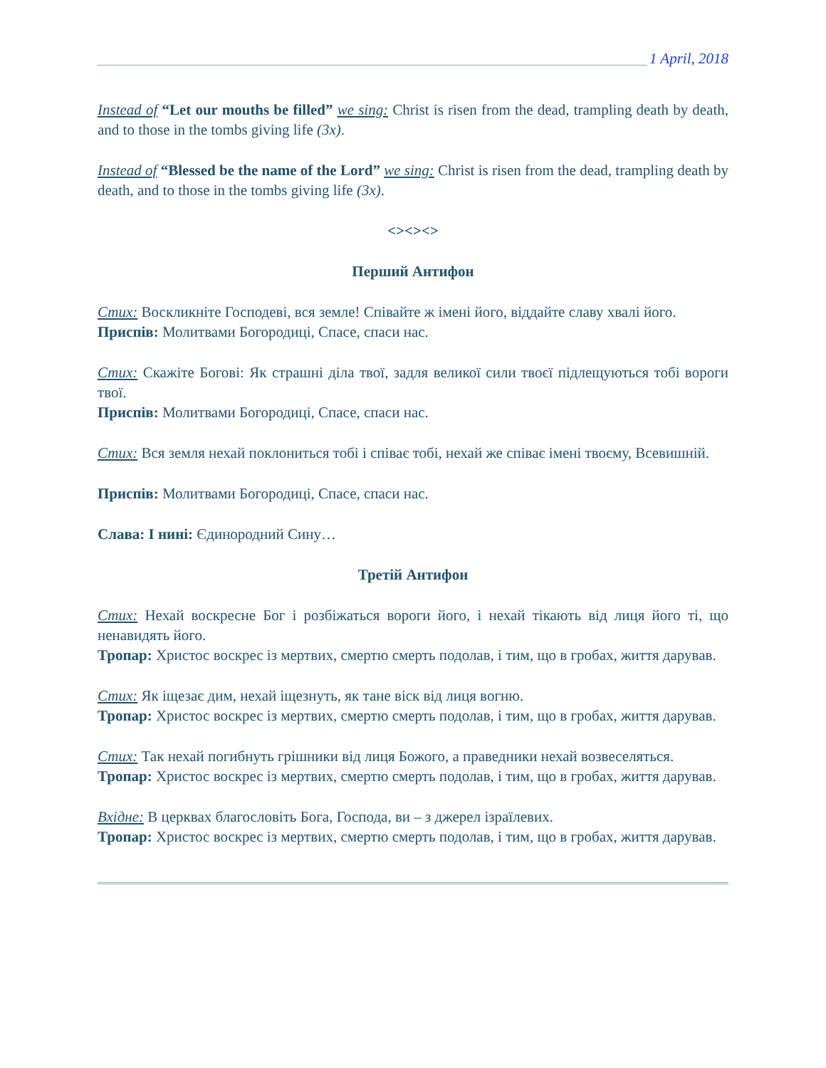1 April, 2018
Instead of “Let our mouths be filled” we sing: Christ is risen from the dead, trampling death by death, and to those in the tombs giving life (3x).
Instead of “Blessed be the name of the Lord” we sing: Christ is risen from the dead, trampling death by death, and to those in the tombs giving life (3x).
<><><>
Перший Антифон
Стих: Воскликніте Господеві, вся земле! Співайте ж імені його, віддайте славу хвалі його.
Приспів: Молитвами Богородиці, Спасе, спаси нас.
Стих: Скажіте Богові: Як страшні діла твої, задля великої сили твоєї підлещуються тобі вороги твої.
Приспів: Молитвами Богородиці, Спасе, спаси нас.
Стих: Вся земля нехай поклониться тобі і співає тобі, нехай же співає імені твоєму, Всевишній.
Приспів: Молитвами Богородиці, Спасе, спаси нас.
Слава: І нині: Єдинородний Сину…
Третій Антифон
Стих: Нехай воскресне Бог і розбіжаться вороги його, і нехай тікають від лиця його ті, що ненавидять його.
Тропар: Христос воскрес із мертвих, смертю смерть подолав, і тим, що в гробах, життя дарував.
Стих: Як іщезає дим, нехай іщезнуть, як тане віск від лиця вогню.
Тропар: Христос воскрес із мертвих, смертю смерть подолав, і тим, що в гробах, життя дарував.
Стих: Так нехай погибнуть грішники від лиця Божого, а праведники нехай возвеселяться.
Тропар: Христос воскрес із мертвих, смертю смерть подолав, і тим, що в гробах, життя дарував.
Вхідне: В церквах благословіть Бога, Господа, ви – з джерел ізраїлевих.
Тропар: Христос воскрес із мертвих, смертю смерть подолав, і тим, що в гробах, життя дарував.